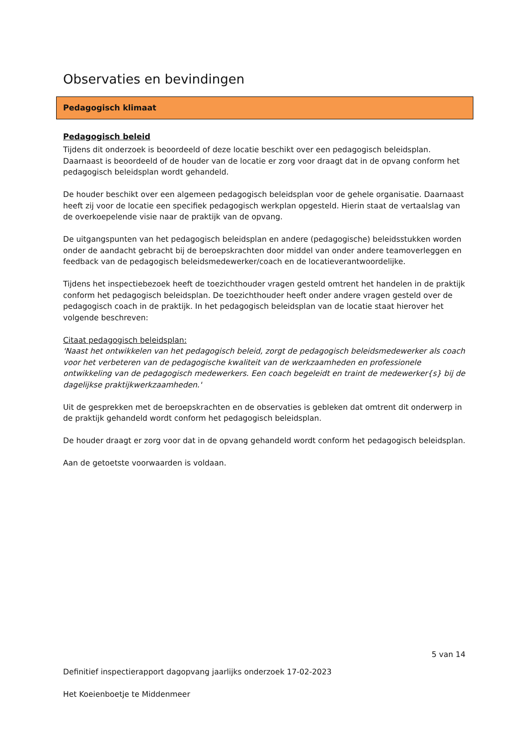Observaties en bevindingen
Pedagogisch klimaat
Pedagogisch beleid
Tijdens dit onderzoek is beoordeeld of deze locatie beschikt over een pedagogisch beleidsplan. Daarnaast is beoordeeld of de houder van de locatie er zorg voor draagt dat in de opvang conform het pedagogisch beleidsplan wordt gehandeld.
De houder beschikt over een algemeen pedagogisch beleidsplan voor de gehele organisatie. Daarnaast heeft zij voor de locatie een specifiek pedagogisch werkplan opgesteld. Hierin staat de vertaalslag van de overkoepelende visie naar de praktijk van de opvang.
De uitgangspunten van het pedagogisch beleidsplan en andere (pedagogische) beleidsstukken worden onder de aandacht gebracht bij de beroepskrachten door middel van onder andere teamoverleggen en feedback van de pedagogisch beleidsmedewerker/coach en de locatieverantwoordelijke.
Tijdens het inspectiebezoek heeft de toezichthouder vragen gesteld omtrent het handelen in de praktijk conform het pedagogisch beleidsplan. De toezichthouder heeft onder andere vragen gesteld over de pedagogisch coach in de praktijk. In het pedagogisch beleidsplan van de locatie staat hierover het volgende beschreven:
Citaat pedagogisch beleidsplan:
'Naast het ontwikkelen van het pedagogisch beleid, zorgt de pedagogisch beleidsmedewerker als coach voor het verbeteren van de pedagogische kwaliteit van de werkzaamheden en professionele ontwikkeling van de pedagogisch medewerkers. Een coach begeleidt en traint de medewerker{s} bij de dagelijkse praktijkwerkzaamheden.'
Uit de gesprekken met de beroepskrachten en de observaties is gebleken dat omtrent dit onderwerp in de praktijk gehandeld wordt conform het pedagogisch beleidsplan.
De houder draagt er zorg voor dat in de opvang gehandeld wordt conform het pedagogisch beleidsplan.
Aan de getoetste voorwaarden is voldaan.
5 van 14
Definitief inspectierapport dagopvang jaarlijks onderzoek 17-02-2023
Het Koeienboetje te Middenmeer